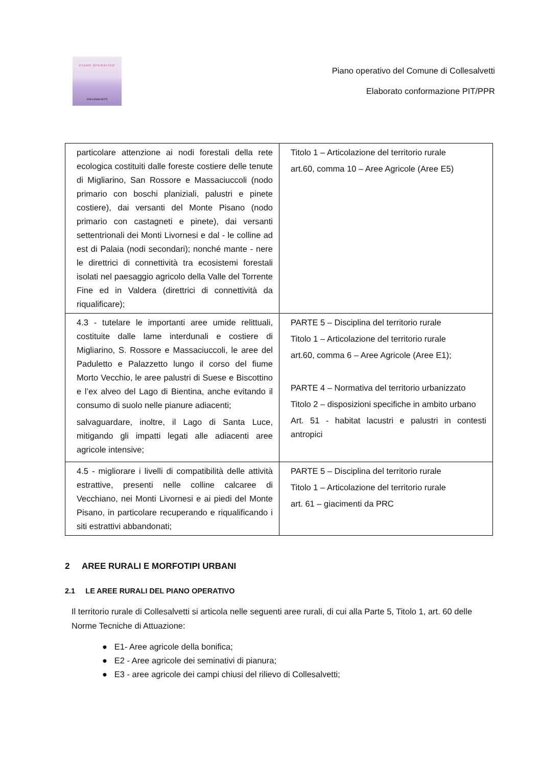PIANO OPERATIVO
COLLESALVETTI
Piano operativo del Comune di Collesalvetti
Elaborato conformazione PIT/PPR
| particolare attenzione ai nodi forestali della rete ecologica costituiti dalle foreste costiere delle tenute di Migliarino, San Rossore e Massaciuccoli (nodo primario con boschi planiziali, palustri e pinete costiere), dai versanti del Monte Pisano (nodo primario con castagneti e pinete), dai versanti settentrionali dei Monti Livornesi e dal - le colline ad est di Palaia (nodi secondari); nonché mante - nere le direttrici di connettività tra ecosistemi forestali isolati nel paesaggio agricolo della Valle del Torrente Fine ed in Valdera (direttrici di connettività da riqualificare); | Titolo 1 – Articolazione del territorio rurale art.60, comma 10 – Aree Agricole (Aree E5) |
| 4.3 - tutelare le importanti aree umide relittuali, costituite dalle lame interdunali e costiere di Migliarino, S. Rossore e Massaciuccoli, le aree del Paduletto e Palazzetto lungo il corso del fiume Morto Vecchio, le aree palustri di Suese e Biscottino e l’ex alveo del Lago di Bientina, anche evitando il consumo di suolo nelle pianure adiacenti; salvaguardare, inoltre, il Lago di Santa Luce, mitigando gli impatti legati alle adiacenti aree agricole intensive; | PARTE 5 – Disciplina del territorio rurale Titolo 1 – Articolazione del territorio rurale art.60, comma 6 – Aree Agricole (Aree E1); PARTE 4 – Normativa del territorio urbanizzato Titolo 2 – disposizioni specifiche in ambito urbano Art. 51 - habitat lacustri e palustri in contesti antropici |
| 4.5 - migliorare i livelli di compatibilità delle attività estrattive, presenti nelle colline calcaree di Vecchiano, nei Monti Livornesi e ai piedi del Monte Pisano, in particolare recuperando e riqualificando i siti estrattivi abbandonati; | PARTE 5 – Disciplina del territorio rurale Titolo 1 – Articolazione del territorio rurale art. 61 – giacimenti da PRC |
2 AREE RURALI E MORFOTIPI URBANI
2.1 LE AREE RURALI DEL PIANO OPERATIVO
Il territorio rurale di Collesalvetti si articola nelle seguenti aree rurali, di cui alla Parte 5, Titolo 1, art. 60 delle Norme Tecniche di Attuazione:
● E1- Aree agricole della bonifica;
● E2 - Aree agricole dei seminativi di pianura;
● E3 - aree agricole dei campi chiusi del rilievo di Collesalvetti;